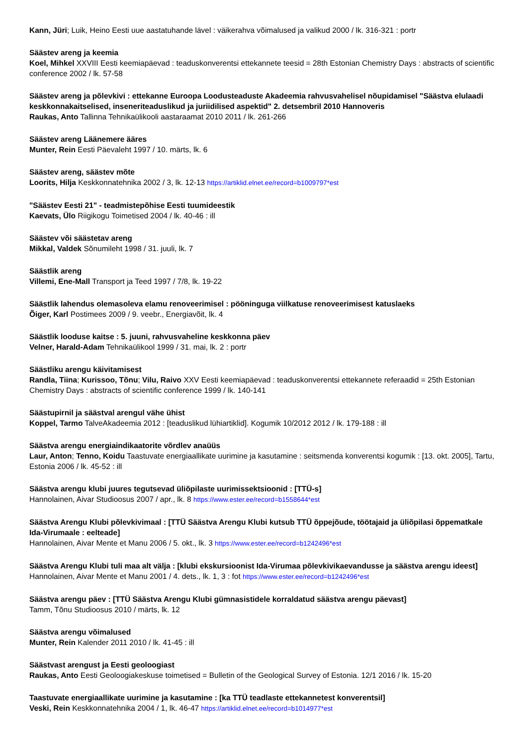Kann, Jüri; Luik, Heino Eesti uue aastatuhande lävel : väikerahva võimalused ja valikud 2000 / lk. 316-321 : portr
Säästev areng ja keemia
Koel, Mihkel XXVIII Eesti keemiapäevad : teaduskonverentsi ettekannete teesid = 28th Estonian Chemistry Days : abstracts of scientific conference 2002 / lk. 57-58
Säästev areng ja põlevkivi : ettekanne Euroopa Loodusteaduste Akadeemia rahvusvahelisel nõupidamisel "Säästva elulaadi keskkonnakaitselised, inseneriteaduslikud ja juriidilised aspektid" 2. detsembril 2010 Hannoveris
Raukas, Anto Tallinna Tehnikaülikooli aastaraamat 2010 2011 / lk. 261-266
Säästev areng Läänemere ääres
Munter, Rein Eesti Päevaleht 1997 / 10. märts, lk. 6
Säästev areng, säästev mõte
Loorits, Hilja Keskkonnatehnika 2002 / 3, lk. 12-13 https://artiklid.elnet.ee/record=b1009797*est
"Säästev Eesti 21" - teadmistepõhise Eesti tuumideestik
Kaevats, Ülo Riigikogu Toimetised 2004 / lk. 40-46 : ill
Säästev või säästetav areng
Mikkal, Valdek Sõnumileht 1998 / 31. juuli, lk. 7
Säästlik areng
Villemi, Ene-Mall Transport ja Teed 1997 / 7/8, lk. 19-22
Säästlik lahendus olemasoleva elamu renoveerimisel : pööninguga viilkatuse renoveerimisest katuslaeks
Õiger, Karl Postimees 2009 / 9. veebr., Energiavõit, lk. 4
Säästlik looduse kaitse : 5. juuni, rahvusvaheline keskkonna päev
Velner, Harald-Adam Tehnikaülikool 1999 / 31. mai, lk. 2 : portr
Säästliku arengu käivitamisest
Randla, Tiina; Kurissoo, Tõnu; Vilu, Raivo XXV Eesti keemiapäevad : teaduskonverentsi ettekannete referaadid = 25th Estonian Chemistry Days : abstracts of scientific conference 1999 / lk. 140-141
Säästupirnil ja säästval arengul vähe ühist
Koppel, Tarmo TalveAkadeemia 2012 : [teaduslikud lühiartiklid]. Kogumik 10/2012 2012 / lk. 179-188 : ill
Säästva arengu energiaindikaatorite võrdlev anaüüs
Laur, Anton; Tenno, Koidu Taastuvate energiaallikate uurimine ja kasutamine : seitsmenda konverentsi kogumik : [13. okt. 2005], Tartu, Estonia 2006 / lk. 45-52 : ill
Säästva arengu klubi juures tegutsevad üliõpilaste uurimissektsioonid : [TTÜ-s]
Hannolainen, Aivar Studioosus 2007 / apr., lk. 8 https://www.ester.ee/record=b1558644*est
Säästva Arengu Klubi põlevkivimaal : [TTÜ Säästva Arengu Klubi kutsub TTÜ õppejõude, töötajaid ja üliõpilasi õppematkale Ida-Virumaale : eelteade]
Hannolainen, Aivar Mente et Manu 2006 / 5. okt., lk. 3 https://www.ester.ee/record=b1242496*est
Säästva Arengu Klubi tuli maa alt välja : [klubi ekskursioonist Ida-Virumaa põlevkivikaevandusse ja säästva arengu ideest]
Hannolainen, Aivar Mente et Manu 2001 / 4. dets., lk. 1, 3 : fot https://www.ester.ee/record=b1242496*est
Säästva arengu päev : [TTÜ Säästva Arengu Klubi gümnasistidele korraldatud säästva arengu päevast]
Tamm, Tõnu Studioosus 2010 / märts, lk. 12
Säästva arengu võimalused
Munter, Rein Kalender 2011 2010 / lk. 41-45 : ill
Säästvast arengust ja Eesti geoloogiast
Raukas, Anto Eesti Geoloogiakeskuse toimetised = Bulletin of the Geological Survey of Estonia. 12/1 2016 / lk. 15-20
Taastuvate energiaallikate uurimine ja kasutamine : [ka TTÜ teadlaste ettekannetest konverentsil]
Veski, Rein Keskkonnatehnika 2004 / 1, lk. 46-47 https://artiklid.elnet.ee/record=b1014977*est